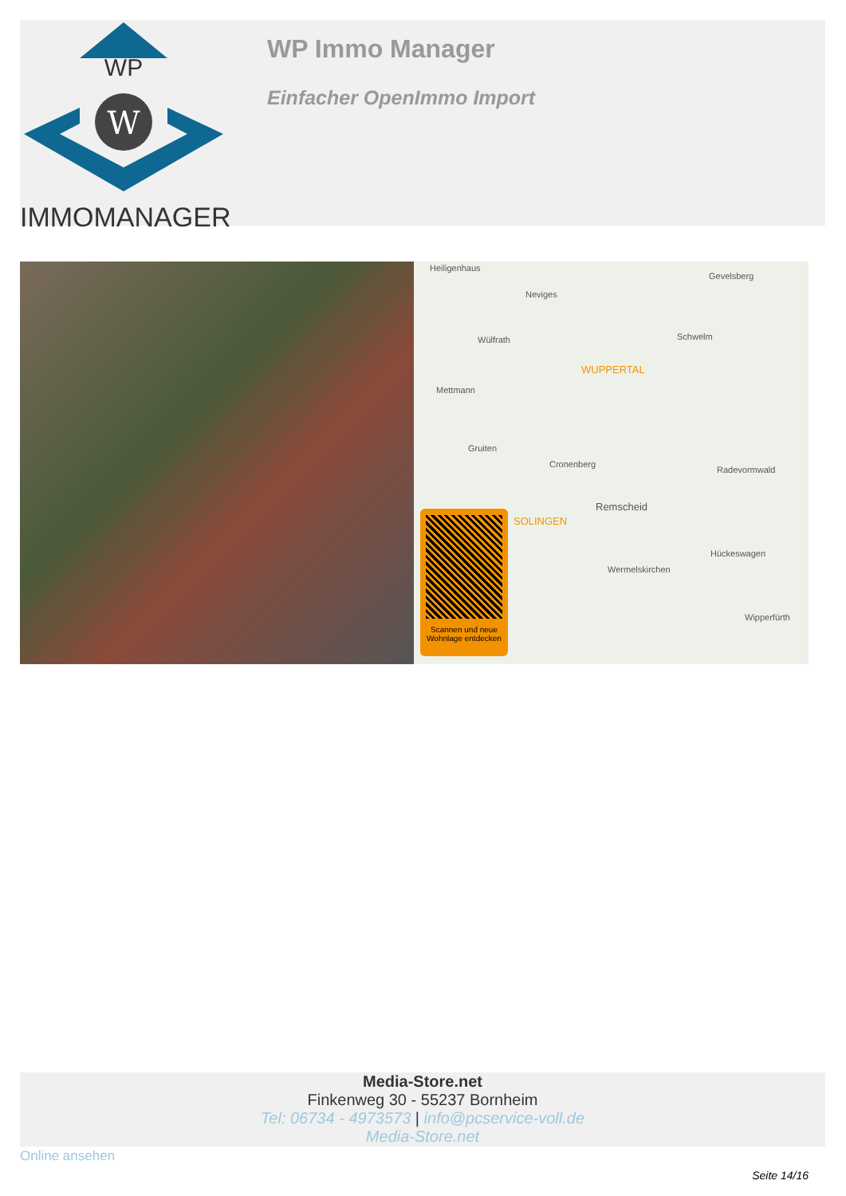WP
W
IMMOMANAGER
WP Immo Manager
Einfacher OpenImmo Import
Heiligenhaus
Neviges
Gevelsberg
Wülfrath Schwelm
WUPPERTAL
Mettmann
Gruiten
Cronenberg
Radevormwald
Remscheid
SOLINGEN
Wermelskirchen
Hückeswagen
Wipperfürth
Scannen und neue Wohnlage entdecken
Media-Store.net
Finkenweg 30 - 55237 Bornheim
Tel: 06734 - 4973573 | info@pcservice-voll.de
Media-Store.net
Online ansehen
Seite 14/16